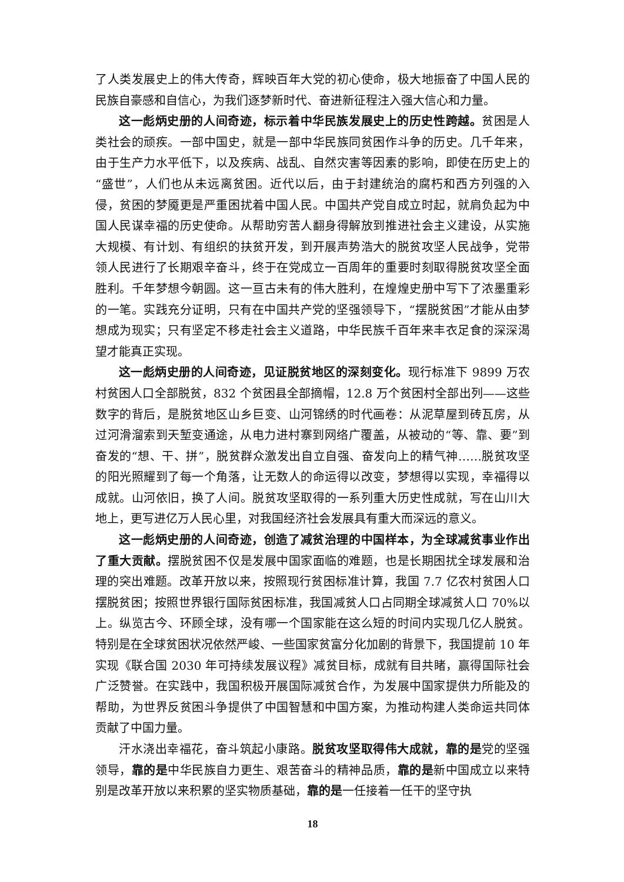了人类发展史上的伟大传奇，辉映百年大党的初心使命，极大地振奋了中国人民的民族自豪感和自信心，为我们逐梦新时代、奋进新征程注入强大信心和力量。
这一彪炳史册的人间奇迹，标示着中华民族发展史上的历史性跨越。贫困是人类社会的顽疾。一部中国史，就是一部中华民族同贫困作斗争的历史。几千年来，由于生产力水平低下，以及疾病、战乱、自然灾害等因素的影响，即使在历史上的“盛世”，人们也从未远离贫困。近代以后，由于封建统治的腐朽和西方列强的入侵，贫困的梦魇更是严重困扰着中国人民。中国共产党自成立时起，就肩负起为中国人民谋幸福的历史使命。从帮助穷苦人翻身得解放到推进社会主义建设，从实施大规模、有计划、有组织的扶贫开发，到开展声势浩大的脱贫攻坚人民战争，党带领人民进行了长期艰辛奋斗，终于在党成立一百周年的重要时刻取得脱贫攻坚全面胜利。千年梦想今朝圆。这一亘古未有的伟大胜利，在煌煌史册中写下了浓墨重彩的一笔。实践充分证明，只有在中国共产党的坚强领导下，“摆脱贫困”才能从由梦想成为现实；只有坚定不移走社会主义道路，中华民族千百年来丰衣足食的深深渴望才能真正实现。
这一彪炳史册的人间奇迹，见证脱贫地区的深刻变化。现行标准下 9899 万农村贫困人口全部脱贫，832 个贫困县全部摘帽，12.8 万个贫困村全部出列——这些数字的背后，是脱贫地区山乡巨变、山河锦绣的时代画卷：从泥草屋到砖瓦房，从过河滑溜索到天堑变通途，从电力进村寨到网络广覆盖，从被动的“等、靠、要”到奋发的“想、干、拼”，脱贫群众激发出自立自强、奋发向上的精气神……脱贫攻坚的阳光照耀到了每一个角落，让无数人的命运得以改变，梦想得以实现，幸福得以成就。山河依旧，换了人间。脱贫攻坚取得的一系列重大历史性成就，写在山川大地上，更写进亿万人民心里，对我国经济社会发展具有重大而深远的意义。
这一彪炳史册的人间奇迹，创造了减贫治理的中国样本，为全球减贫事业作出了重大贡献。摆脱贫困不仅是发展中国家面临的难题，也是长期困扰全球发展和治理的突出难题。改革开放以来，按照现行贫困标准计算，我国 7.7 亿农村贫困人口摆脱贫困；按照世界银行国际贫困标准，我国减贫人口占同期全球减贫人口 70%以上。纵览古今、环顾全球，没有哪一个国家能在这么短的时间内实现几亿人脱贫。特别是在全球贫困状况依然严峻、一些国家贫富分化加剧的背景下，我国提前 10 年实现《联合国 2030 年可持续发展议程》减贫目标，成就有目共睹，赢得国际社会广泛赞誉。在实践中，我国积极开展国际减贫合作，为发展中国家提供力所能及的帮助，为世界反贫困斗争提供了中国智慧和中国方案，为推动构建人类命运共同体贡献了中国力量。
汗水浇出幸福花，奋斗筑起小康路。脱贫攻坚取得伟大成就，靠的是党的坚强领导，靠的是中华民族自力更生、艰苦奋斗的精神品质，靠的是新中国成立以来特别是改革开放以来积累的坚实物质基础，靠的是一任接着一任干的坚守执
18